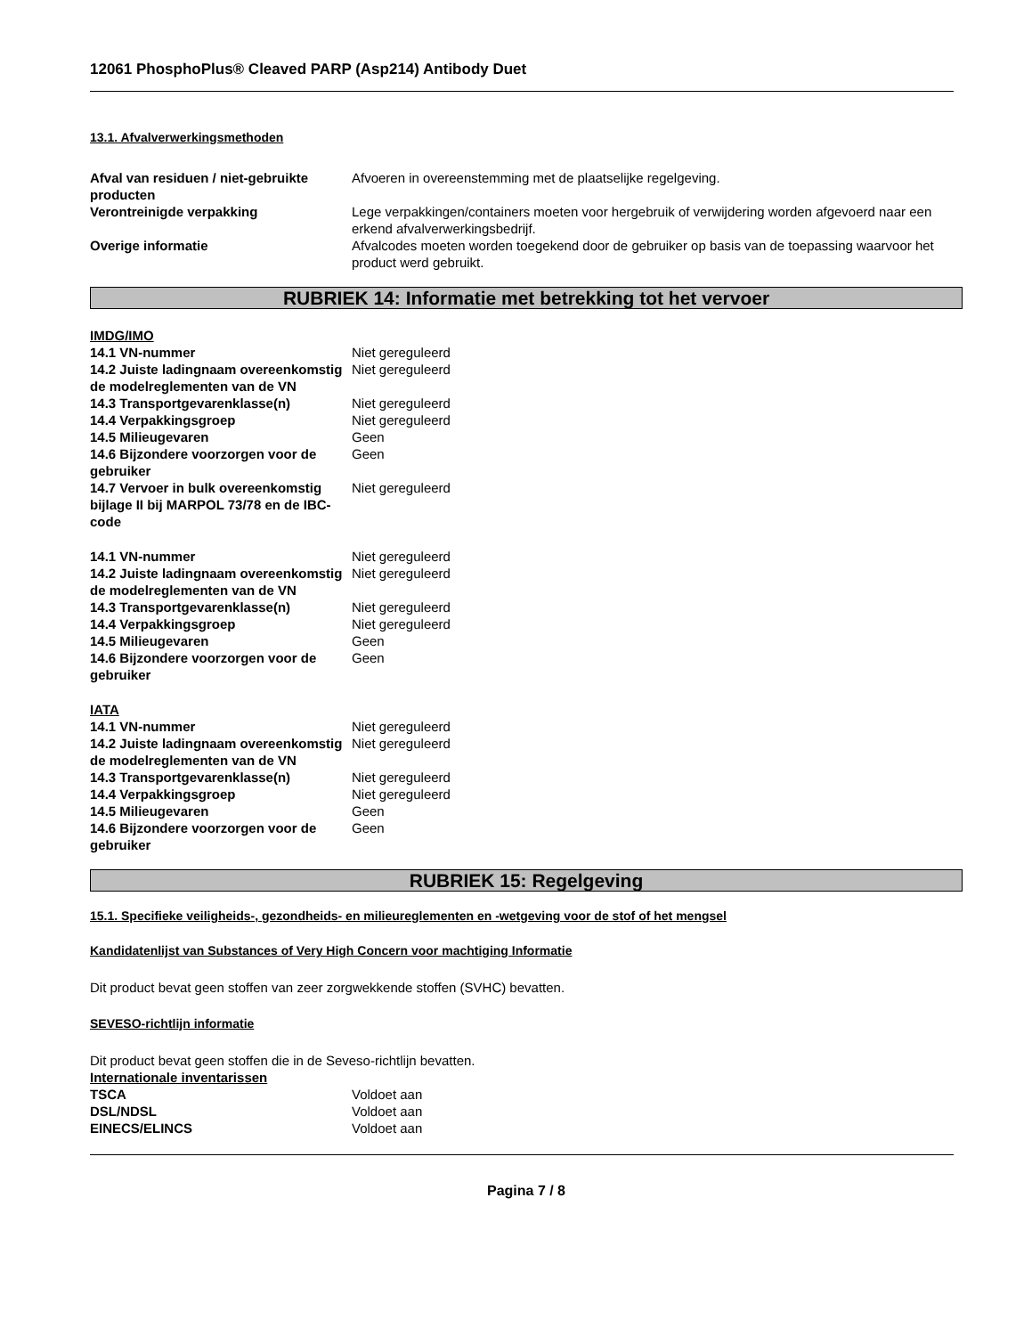12061 PhosphoPlus® Cleaved PARP (Asp214) Antibody Duet
13.1. Afvalverwerkingsmethoden
| Afval van residuen / niet-gebruikte producten | Afvoeren in overeenstemming met de plaatselijke regelgeving. |
| Verontreinigde verpakking | Lege verpakkingen/containers moeten voor hergebruik of verwijdering worden afgevoerd naar een erkend afvalverwerkingsbedrijf. |
| Overige informatie | Afvalcodes moeten worden toegekend door de gebruiker op basis van de toepassing waarvoor het product werd gebruikt. |
RUBRIEK 14: Informatie met betrekking tot het vervoer
IMDG/IMO
| 14.1 VN-nummer | Niet gereguleerd |
| 14.2 Juiste ladingnaam overeenkomstig de modelreglementen van de VN | Niet gereguleerd |
| 14.3 Transportgevarenklasse(n) | Niet gereguleerd |
| 14.4 Verpakkingsgroep | Niet gereguleerd |
| 14.5 Milieugevaren | Geen |
| 14.6 Bijzondere voorzorgen voor de gebruiker | Geen |
| 14.7 Vervoer in bulk overeenkomstig bijlage II bij MARPOL 73/78 en de IBC-code | Niet gereguleerd |
| 14.1 VN-nummer | Niet gereguleerd |
| 14.2 Juiste ladingnaam overeenkomstig de modelreglementen van de VN | Niet gereguleerd |
| 14.3 Transportgevarenklasse(n) | Niet gereguleerd |
| 14.4 Verpakkingsgroep | Niet gereguleerd |
| 14.5 Milieugevaren | Geen |
| 14.6 Bijzondere voorzorgen voor de gebruiker | Geen |
IATA
| 14.1 VN-nummer | Niet gereguleerd |
| 14.2 Juiste ladingnaam overeenkomstig de modelreglementen van de VN | Niet gereguleerd |
| 14.3 Transportgevarenklasse(n) | Niet gereguleerd |
| 14.4 Verpakkingsgroep | Niet gereguleerd |
| 14.5 Milieugevaren | Geen |
| 14.6 Bijzondere voorzorgen voor de gebruiker | Geen |
RUBRIEK 15: Regelgeving
15.1. Specifieke veiligheids-, gezondheids- en milieureglementen en -wetgeving voor de stof of het mengsel
Kandidatenlijst van Substances of Very High Concern voor machtiging Informatie
Dit product bevat geen stoffen van zeer zorgwekkende stoffen (SVHC) bevatten.
SEVESO-richtlijn informatie
Dit product bevat geen stoffen die in de Seveso-richtlijn bevatten.
Internationale inventarissen
| TSCA | Voldoet aan |
| DSL/NDSL | Voldoet aan |
| EINECS/ELINCS | Voldoet aan |
Pagina 7 / 8